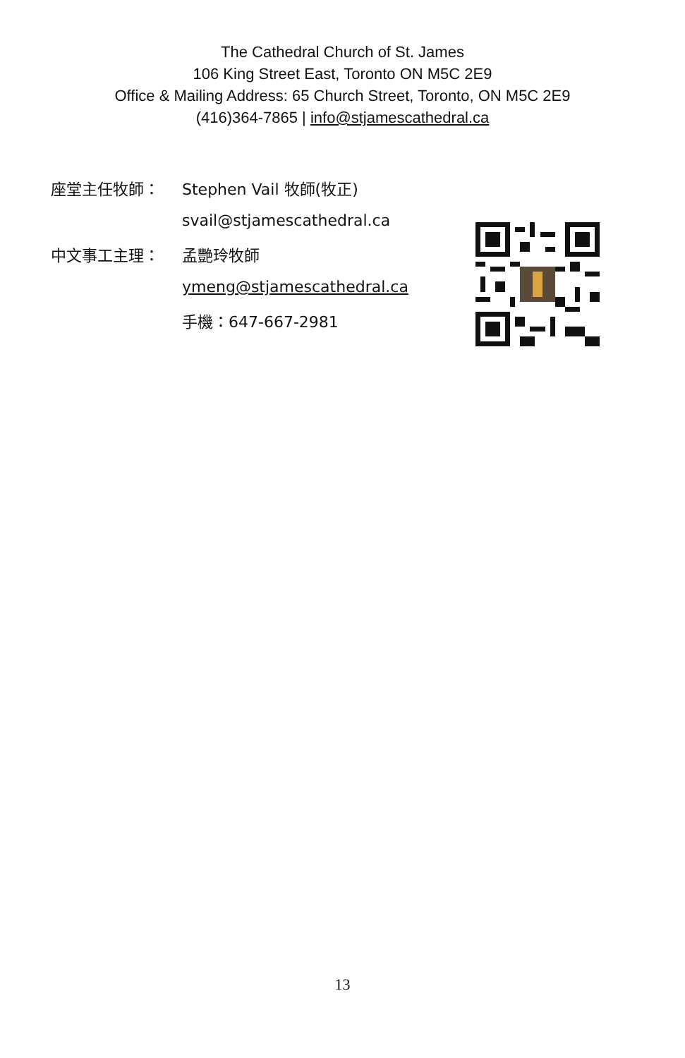The Cathedral Church of St. James
106 King Street East, Toronto ON M5C 2E9
Office & Mailing Address: 65 Church Street, Toronto, ON M5C 2E9
(416)364-7865 | info@stjamescathedral.ca
座堂主任牧師： Stephen Vail 牧師(牧正)
svail@stjamescathedral.ca
中文事工主理： 孟艷玲牧師
ymeng@stjamescathedral.ca
手機：647-667-2981
13